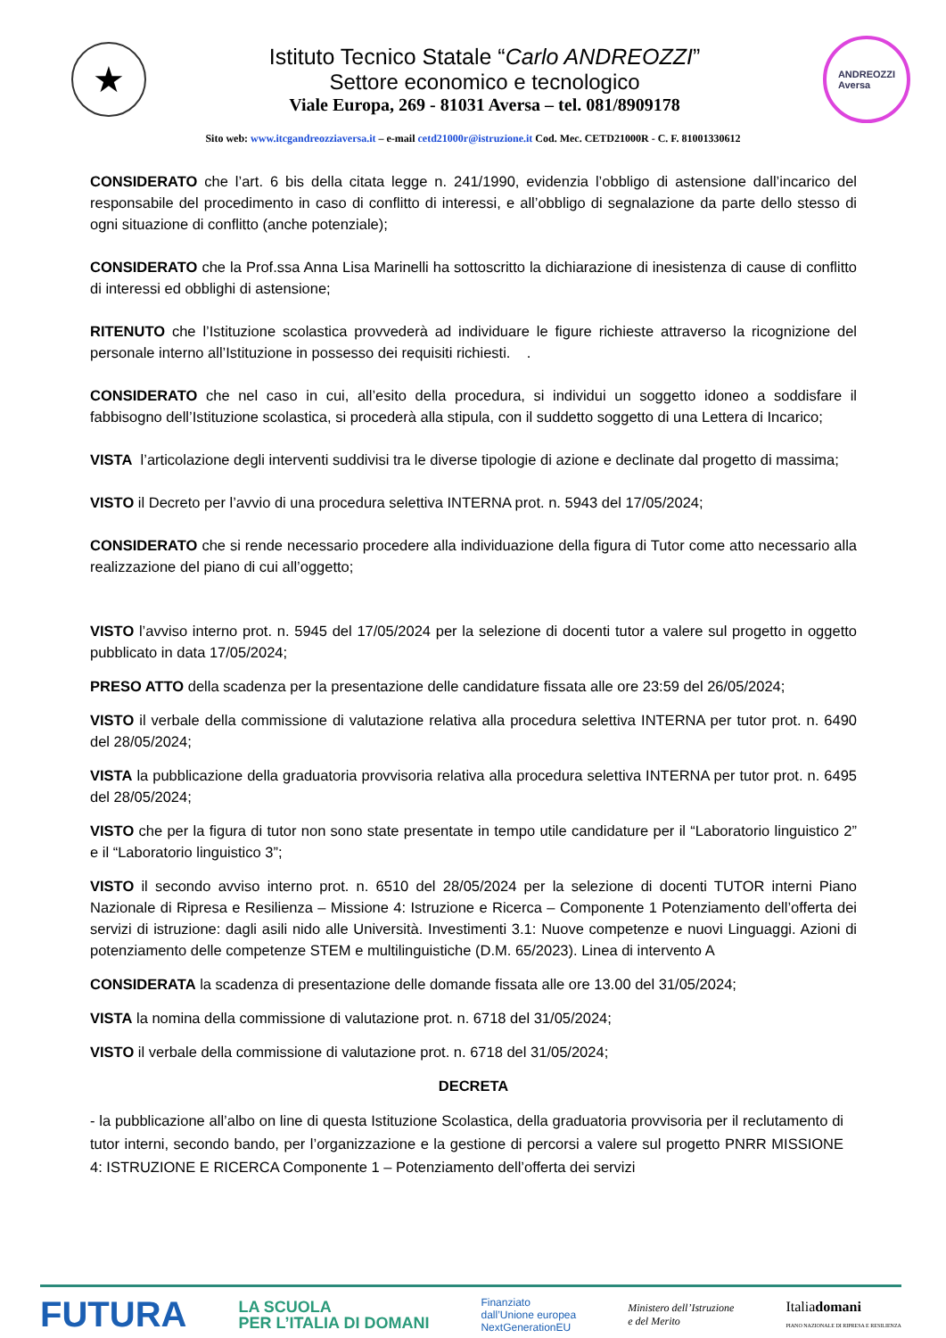★
Istituto Tecnico Statale “Carlo ANDREOZZI”
Settore economico e tecnologico
Viale Europa, 269 - 81031 Aversa – tel. 081/8909178
ANDREOZZI
Aversa
Sito web: www.itcgandreozziaversa.it – e-mail cetd21000r@istruzione.it Cod. Mec. CETD21000R - C. F. 81001330612
CONSIDERATO che l’art. 6 bis della citata legge n. 241/1990, evidenzia l’obbligo di astensione dall’incarico del responsabile del procedimento in caso di conflitto di interessi, e all’obbligo di segnalazione da parte dello stesso di ogni situazione di conflitto (anche potenziale);
CONSIDERATO che la Prof.ssa Anna Lisa Marinelli ha sottoscritto la dichiarazione di inesistenza di cause di conflitto di interessi ed obblighi di astensione;
RITENUTO che l’Istituzione scolastica provvederà ad individuare le figure richieste attraverso la ricognizione del personale interno all’Istituzione in possesso dei requisiti richiesti. .
CONSIDERATO che nel caso in cui, all’esito della procedura, si individui un soggetto idoneo a soddisfare il fabbisogno dell’Istituzione scolastica, si procederà alla stipula, con il suddetto soggetto di una Lettera di Incarico;
VISTA l’articolazione degli interventi suddivisi tra le diverse tipologie di azione e declinate dal progetto di massima;
VISTO il Decreto per l’avvio di una procedura selettiva INTERNA prot. n. 5943 del 17/05/2024;
CONSIDERATO che si rende necessario procedere alla individuazione della figura di Tutor come atto necessario alla realizzazione del piano di cui all’oggetto;
VISTO l’avviso interno prot. n. 5945 del 17/05/2024 per la selezione di docenti tutor a valere sul progetto in oggetto pubblicato in data 17/05/2024;
PRESO ATTO della scadenza per la presentazione delle candidature fissata alle ore 23:59 del 26/05/2024;
VISTO il verbale della commissione di valutazione relativa alla procedura selettiva INTERNA per tutor prot. n. 6490 del 28/05/2024;
VISTA la pubblicazione della graduatoria provvisoria relativa alla procedura selettiva INTERNA per tutor prot. n. 6495 del 28/05/2024;
VISTO che per la figura di tutor non sono state presentate in tempo utile candidature per il “Laboratorio linguistico 2” e il “Laboratorio linguistico 3”;
VISTO il secondo avviso interno prot. n. 6510 del 28/05/2024 per la selezione di docenti TUTOR interni Piano Nazionale di Ripresa e Resilienza – Missione 4: Istruzione e Ricerca – Componente 1 Potenziamento dell’offerta dei servizi di istruzione: dagli asili nido alle Università. Investimenti 3.1: Nuove competenze e nuovi Linguaggi. Azioni di potenziamento delle competenze STEM e multilinguistiche (D.M. 65/2023). Linea di intervento A
CONSIDERATA la scadenza di presentazione delle domande fissata alle ore 13.00 del 31/05/2024;
VISTA la nomina della commissione di valutazione prot. n. 6718 del 31/05/2024;
VISTO il verbale della commissione di valutazione prot. n. 6718 del 31/05/2024;
DECRETA
- la pubblicazione all’albo on line di questa Istituzione Scolastica, della graduatoria provvisoria per il reclutamento di tutor interni, secondo bando, per l’organizzazione e la gestione di percorsi a valere sul progetto PNRR MISSIONE 4: ISTRUZIONE E RICERCA Componente 1 – Potenziamento dell’offerta dei servizi
FUTURA LA SCUOLA
PER L’ITALIA DI DOMANI Finanziato
dall’Unione europea
NextGenerationEU Ministero dell’Istruzione
e del Merito Italiadomani
PIANO NAZIONALE DI RIPRESA E RESILIENZA